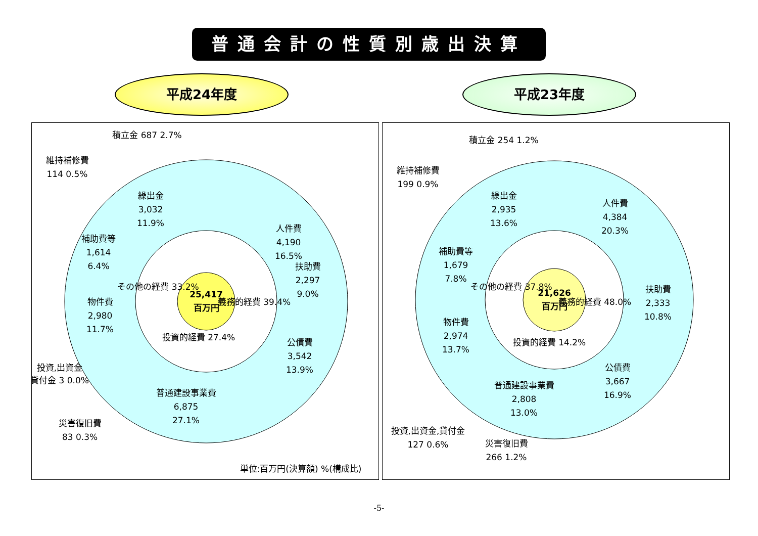普通会計の性質別歳出決算
平成24年度 平成23年度
25,417
百万円
人件費
4,190
16.5%
扶助費
2,297
9.0%
公債費
3,542
13.9%
普通建設事業費
6,875
27.1%
物件費
2,980
11.7%
補助費等
1,614
6.4%
繰出金
3,032
11.9%
積立金 687 2.7%
維持補修費
114 0.5%
投資,出資金
貸付金 3 0.0%
災害復旧費
83 0.3%
義務的経費 39.4%
その他の経費 33.2%
投資的経費 27.4%
単位:百万円(決算額) %(構成比)
21,626
百万円
人件費
4,384
20.3%
扶助費
2,333
10.8%
公債費
3,667
16.9%
普通建設事業費
2,808
13.0%
物件費
2,974
13.7%
補助費等
1,679
7.8%
繰出金
2,935
13.6%
積立金 254 1.2%
維持補修費
199 0.9%
投資,出資金,貸付金
127 0.6%
災害復旧費
266 1.2%
義務的経費 48.0%
その他の経費 37.8%
投資的経費 14.2%
-5-